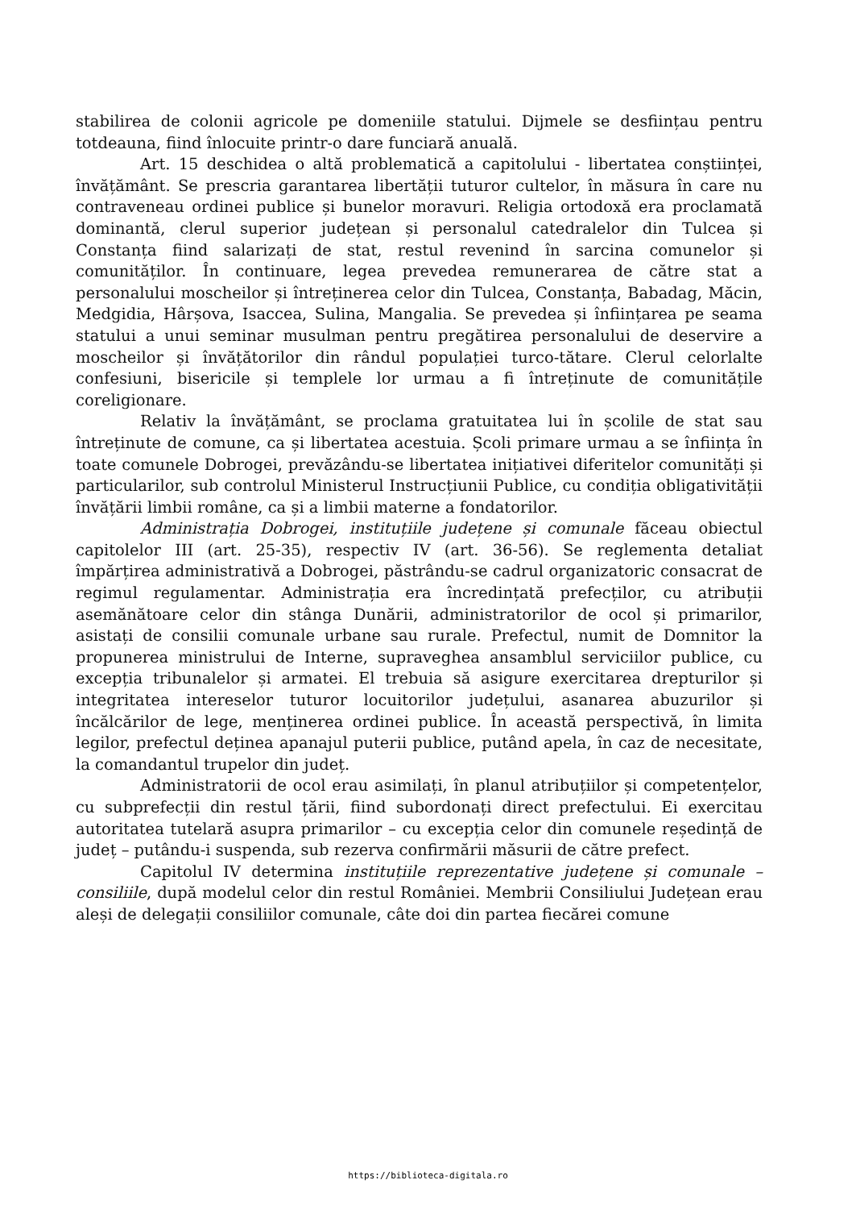stabilirea de colonii agricole pe domeniile statului. Dijmele se desființau pentru totdeauna, fiind înlocuite printr-o dare funciară anuală.
Art. 15 deschidea o altă problematică a capitolului - libertatea conștiinței, învățământ. Se prescria garantarea libertății tuturor cultelor, în măsura în care nu contraveneau ordinei publice și bunelor moravuri. Religia ortodoxă era proclamată dominantă, clerul superior județean și personalul catedralelor din Tulcea și Constanța fiind salarizați de stat, restul revenind în sarcina comunelor și comunităților. În continuare, legea prevedea remunerarea de către stat a personalului moscheilor și întreținerea celor din Tulcea, Constanța, Babadag, Măcin, Medgidia, Hârșova, Isaccea, Sulina, Mangalia. Se prevedea și înființarea pe seama statului a unui seminar musulman pentru pregătirea personalului de deservire a moscheilor și învățătorilor din rândul populației turco-tătare. Clerul celorlalte confesiuni, bisericile și templele lor urmau a fi întreținute de comunitățile coreligionare.
Relativ la învățământ, se proclama gratuitatea lui în școlile de stat sau întreținute de comune, ca și libertatea acestuia. Școli primare urmau a se înființa în toate comunele Dobrogei, prevăzându-se libertatea inițiativei diferitelor comunități și particularilor, sub controlul Ministerul Instrucțiunii Publice, cu condiția obligativității învățării limbii române, ca și a limbii materne a fondatorilor.
Administrația Dobrogei, instituțiile județene și comunale făceau obiectul capitolelor III (art. 25-35), respectiv IV (art. 36-56). Se reglementa detaliat împărțirea administrativă a Dobrogei, păstrându-se cadrul organizatoric consacrat de regimul regulamentar. Administrația era încredințată prefecților, cu atribuții asemănătoare celor din stânga Dunării, administratorilor de ocol și primarilor, asistați de consilii comunale urbane sau rurale. Prefectul, numit de Domnitor la propunerea ministrului de Interne, supraveghea ansamblul serviciilor publice, cu excepția tribunalelor și armatei. El trebuia să asigure exercitarea drepturilor și integritatea intereselor tuturor locuitorilor județului, asanarea abuzurilor și încălcărilor de lege, menținerea ordinei publice. În această perspectivă, în limita legilor, prefectul deținea apanajul puterii publice, putând apela, în caz de necesitate, la comandantul trupelor din județ.
Administratorii de ocol erau asimilați, în planul atribuțiilor și competențelor, cu subprefecții din restul țării, fiind subordonați direct prefectului. Ei exercitau autoritatea tutelară asupra primarilor – cu excepția celor din comunele reședință de județ – putându-i suspenda, sub rezerva confirmării măsurii de către prefect.
Capitolul IV determina instituțiile reprezentative județene și comunale – consiliile, după modelul celor din restul României. Membrii Consiliului Județean erau aleși de delegații consiliilor comunale, câte doi din partea fiecărei comune
https://biblioteca-digitala.ro